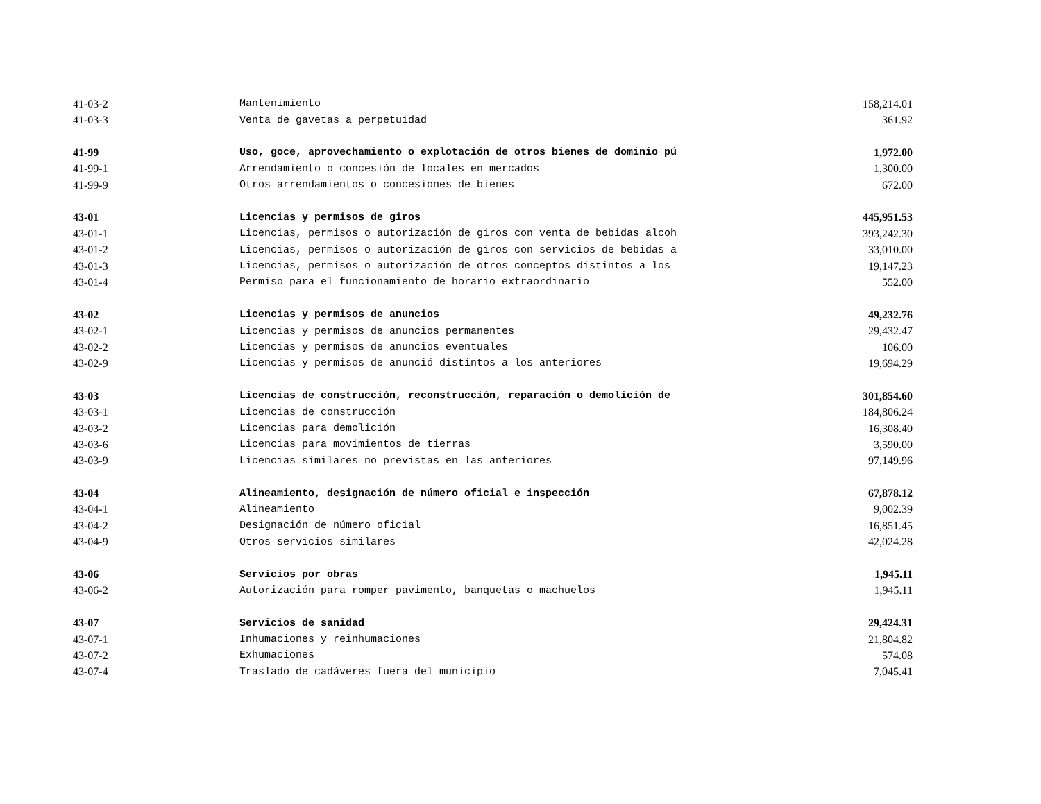| 41-03-2 | Mantenimiento | 158,214.01 |
| 41-03-3 | Venta de gavetas a perpetuidad | 361.92 |
| 41-99 | Uso, goce, aprovechamiento o explotación de otros bienes de dominio pú | 1,972.00 |
| 41-99-1 | Arrendamiento o concesión de locales en mercados | 1,300.00 |
| 41-99-9 | Otros arrendamientos o concesiones de bienes | 672.00 |
| 43-01 | Licencias y permisos de giros | 445,951.53 |
| 43-01-1 | Licencias, permisos o autorización de giros con venta de bebidas alcoh | 393,242.30 |
| 43-01-2 | Licencias, permisos o autorización de giros con servicios de bebidas a | 33,010.00 |
| 43-01-3 | Licencias, permisos o autorización de otros conceptos distintos a los | 19,147.23 |
| 43-01-4 | Permiso para el funcionamiento de horario extraordinario | 552.00 |
| 43-02 | Licencias y permisos de anuncios | 49,232.76 |
| 43-02-1 | Licencias y permisos de anuncios permanentes | 29,432.47 |
| 43-02-2 | Licencias y permisos de anuncios eventuales | 106.00 |
| 43-02-9 | Licencias y permisos de anunció distintos a los anteriores | 19,694.29 |
| 43-03 | Licencias de construcción, reconstrucción, reparación o demolición de | 301,854.60 |
| 43-03-1 | Licencias de construcción | 184,806.24 |
| 43-03-2 | Licencias para demolición | 16,308.40 |
| 43-03-6 | Licencias para movimientos de tierras | 3,590.00 |
| 43-03-9 | Licencias similares no previstas en las anteriores | 97,149.96 |
| 43-04 | Alineamiento, designación de número oficial e inspección | 67,878.12 |
| 43-04-1 | Alineamiento | 9,002.39 |
| 43-04-2 | Designación de número oficial | 16,851.45 |
| 43-04-9 | Otros servicios similares | 42,024.28 |
| 43-06 | Servicios por obras | 1,945.11 |
| 43-06-2 | Autorización para romper pavimento, banquetas o machuelos | 1,945.11 |
| 43-07 | Servicios de sanidad | 29,424.31 |
| 43-07-1 | Inhumaciones y reinhumaciones | 21,804.82 |
| 43-07-2 | Exhumaciones | 574.08 |
| 43-07-4 | Traslado de cadáveres fuera del municipio | 7,045.41 |